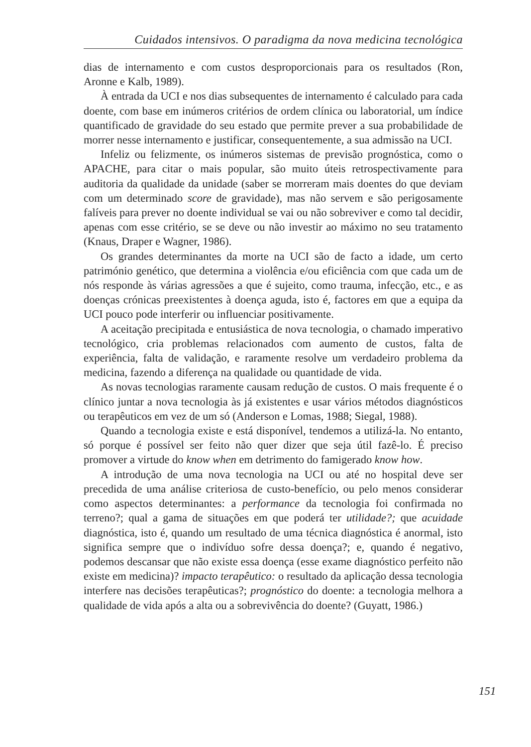Cuidados intensivos. O paradigma da nova medicina tecnológica
dias de internamento e com custos desproporcionais para os resultados (Ron, Aronne e Kalb, 1989).
À entrada da UCI e nos dias subsequentes de internamento é calculado para cada doente, com base em inúmeros critérios de ordem clínica ou laboratorial, um índice quantificado de gravidade do seu estado que permite prever a sua probabilidade de morrer nesse internamento e justificar, consequentemente, a sua admissão na UCI.
Infeliz ou felizmente, os inúmeros sistemas de previsão prognóstica, como o APACHE, para citar o mais popular, são muito úteis retrospectivamente para auditoria da qualidade da unidade (saber se morreram mais doentes do que deviam com um determinado score de gravidade), mas não servem e são perigosamente falíveis para prever no doente individual se vai ou não sobreviver e como tal decidir, apenas com esse critério, se se deve ou não investir ao máximo no seu tratamento (Knaus, Draper e Wagner, 1986).
Os grandes determinantes da morte na UCI são de facto a idade, um certo património genético, que determina a violência e/ou eficiência com que cada um de nós responde às várias agressões a que é sujeito, como trauma, infecção, etc., e as doenças crónicas preexistentes à doença aguda, isto é, factores em que a equipa da UCI pouco pode interferir ou influenciar positivamente.
A aceitação precipitada e entusiástica de nova tecnologia, o chamado imperativo tecnológico, cria problemas relacionados com aumento de custos, falta de experiência, falta de validação, e raramente resolve um verdadeiro problema da medicina, fazendo a diferença na qualidade ou quantidade de vida.
As novas tecnologias raramente causam redução de custos. O mais frequente é o clínico juntar a nova tecnologia às já existentes e usar vários métodos diagnósticos ou terapêuticos em vez de um só (Anderson e Lomas, 1988; Siegal, 1988).
Quando a tecnologia existe e está disponível, tendemos a utilizá-la. No entanto, só porque é possível ser feito não quer dizer que seja útil fazê-lo. É preciso promover a virtude do know when em detrimento do famigerado know how.
A introdução de uma nova tecnologia na UCI ou até no hospital deve ser precedida de uma análise criteriosa de custo-benefício, ou pelo menos considerar como aspectos determinantes: a performance da tecnologia foi confirmada no terreno?; qual a gama de situações em que poderá ter utilidade?; que acuidade diagnóstica, isto é, quando um resultado de uma técnica diagnóstica é anormal, isto significa sempre que o indivíduo sofre dessa doença?; e, quando é negativo, podemos descansar que não existe essa doença (esse exame diagnóstico perfeito não existe em medicina)? impacto terapêutico: o resultado da aplicação dessa tecnologia interfere nas decisões terapêuticas?; prognóstico do doente: a tecnologia melhora a qualidade de vida após a alta ou a sobrevivência do doente? (Guyatt, 1986.)
151